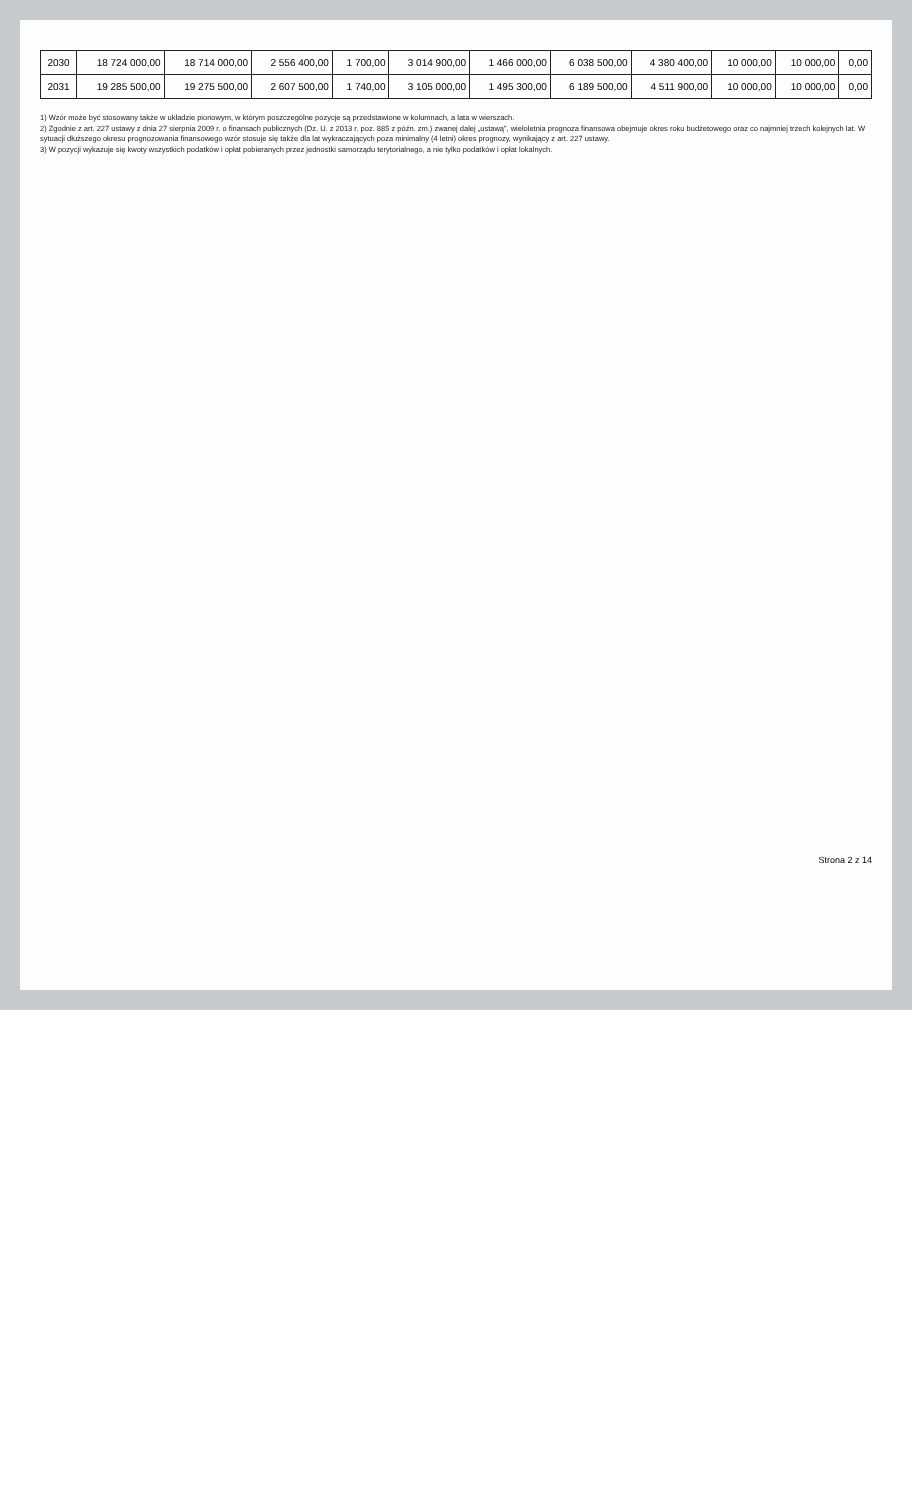| 2030 | 18 724 000,00 | 18 714 000,00 | 2 556 400,00 | 1 700,00 | 3 014 900,00 | 1 466 000,00 | 6 038 500,00 | 4 380 400,00 | 10 000,00 | 10 000,00 | 0,00 |
| 2031 | 19 285 500,00 | 19 275 500,00 | 2 607 500,00 | 1 740,00 | 3 105 000,00 | 1 495 300,00 | 6 189 500,00 | 4 511 900,00 | 10 000,00 | 10 000,00 | 0,00 |
1) Wzór może być stosowany także w układzie pionowym, w którym poszczególne pozycje są przedstawione w kolumnach, a lata w wierszach.
2) Zgodnie z art. 227 ustawy z dnia 27 sierpnia 2009 r. o finansach publicznych (Dz. U. z 2013 r. poz. 885 z późn. zm.) zwanej dalej „ustawą”, wieloletnia prognoza finansowa obejmuje okres roku budżetowego oraz co najmniej trzech kolejnych lat. W sytuacji dłuższego okresu prognozowania finansowego wzór stosuje się także dla lat wykraczających poza minimalny (4 letni) okres prognozy, wynikający z art. 227 ustawy.
3) W pozycji wykazuje się kwoty wszystkich podatków i opłat pobieranych przez jednostki samorządu terytorialnego, a nie tylko podatków i opłat lokalnych.
Strona 2 z 14